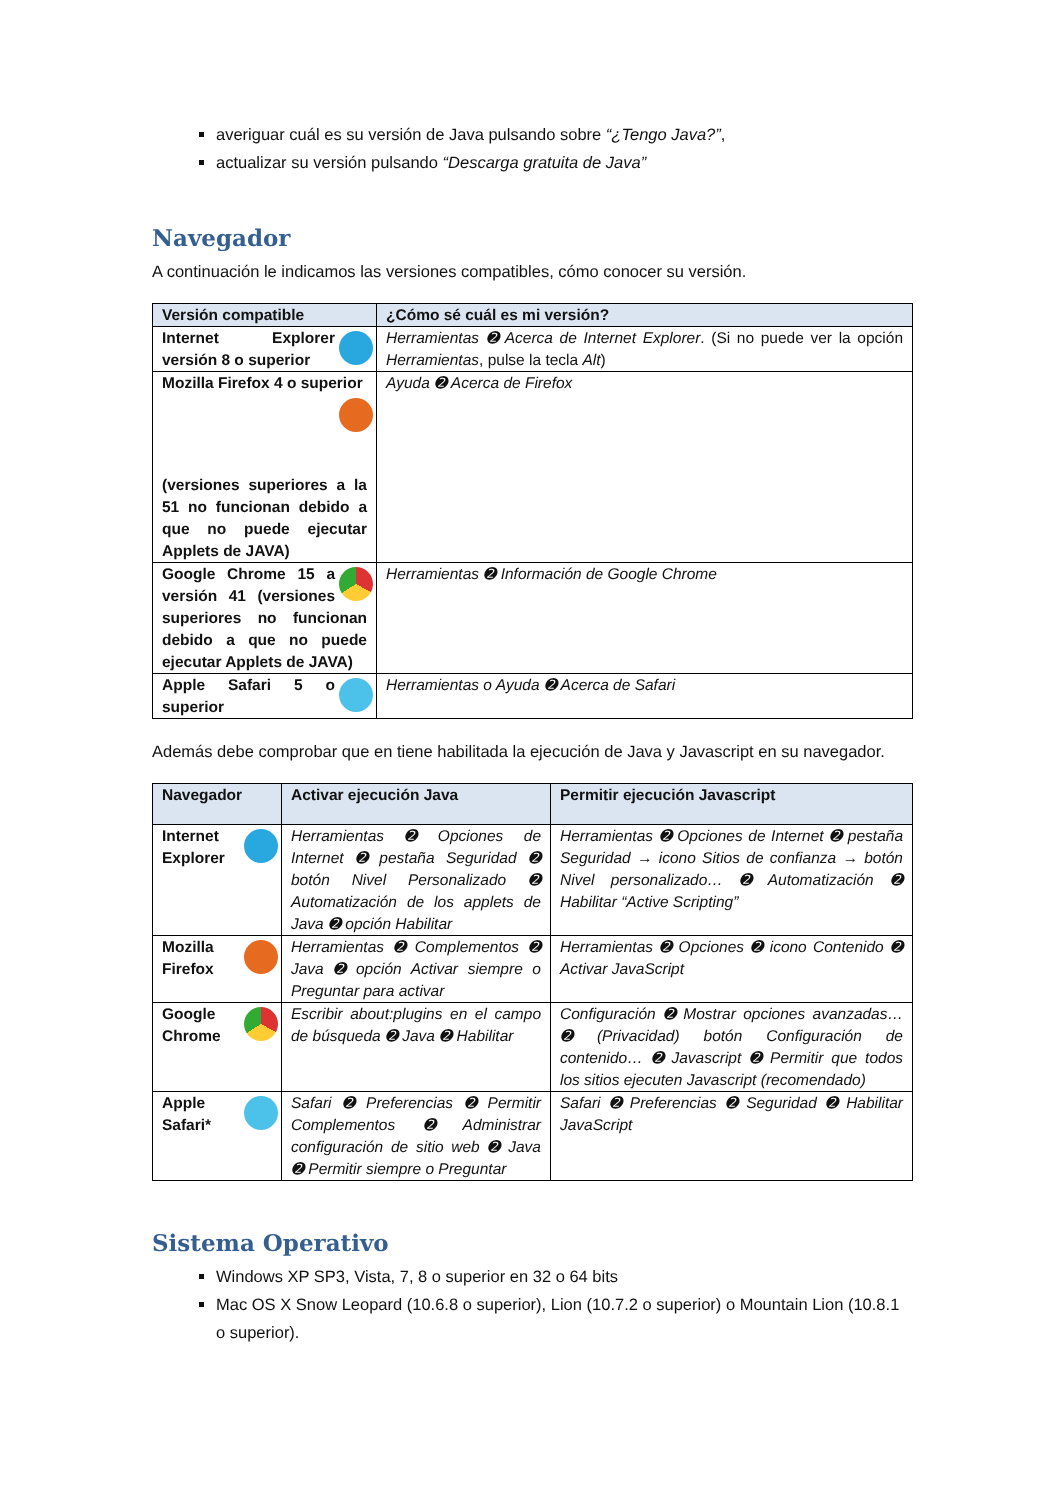averiguar cuál es su versión de Java pulsando sobre “¿Tengo Java?”,
actualizar su versión pulsando “Descarga gratuita de Java”
Navegador
A continuación le indicamos las versiones compatibles, cómo conocer su versión.
| Versión compatible | ¿Cómo sé cuál es mi versión? |
| --- | --- |
| Internet Explorer versión 8 o superior | Herramientas ➋ Acerca de Internet Explorer . (Si no puede ver la opción Herramientas , pulse la tecla Alt ) |
| Mozilla Firefox 4 o superior (versiones superiores a la 51 no funcionan debido a que no puede ejecutar Applets de JAVA) | Ayuda ➋ Acerca de Firefox |
| Google Chrome 15 a versión 41 (versiones superiores no funcionan debido a que no puede ejecutar Applets de JAVA) | Herramientas ➋ Información de Google Chrome |
| Apple Safari 5 o superior | Herramientas o Ayuda ➋ Acerca de Safari |
Además debe comprobar que en tiene habilitada la ejecución de Java y Javascript en su navegador.
| Navegador | Activar ejecución Java | Permitir ejecución Javascript |
| --- | --- | --- |
| Internet Explorer | Herramientas ➋ Opciones de Internet ➋ pestaña Seguridad ➋ botón Nivel Personalizado ➋ Automatización de los applets de Java ➋ opción Habilitar | Herramientas ➋ Opciones de Internet ➋ pestaña Seguridad → icono Sitios de confianza → botón Nivel personalizado… ➋ Automatización ➋ Habilitar “Active Scripting” |
| Mozilla Firefox | Herramientas ➋ Complementos ➋ Java ➋ opción Activar siempre o Preguntar para activar | Herramientas ➋ Opciones ➋ icono Contenido ➋ Activar JavaScript |
| Google Chrome | Escribir about:plugins en el campo de búsqueda ➋ Java ➋ Habilitar | Configuración ➋ Mostrar opciones avanzadas… ➋ (Privacidad) botón Configuración de contenido… ➋ Javascript ➋ Permitir que todos los sitios ejecuten Javascript (recomendado) |
| Apple Safari* | Safari ➋ Preferencias ➋ Permitir Complementos ➋ Administrar configuración de sitio web ➋ Java ➋ Permitir siempre o Preguntar | Safari ➋ Preferencias ➋ Seguridad ➋ Habilitar JavaScript |
Sistema Operativo
Windows XP SP3, Vista, 7, 8 o superior en 32 o 64 bits
Mac OS X Snow Leopard (10.6.8 o superior), Lion (10.7.2 o superior) o Mountain Lion (10.8.1 o superior).